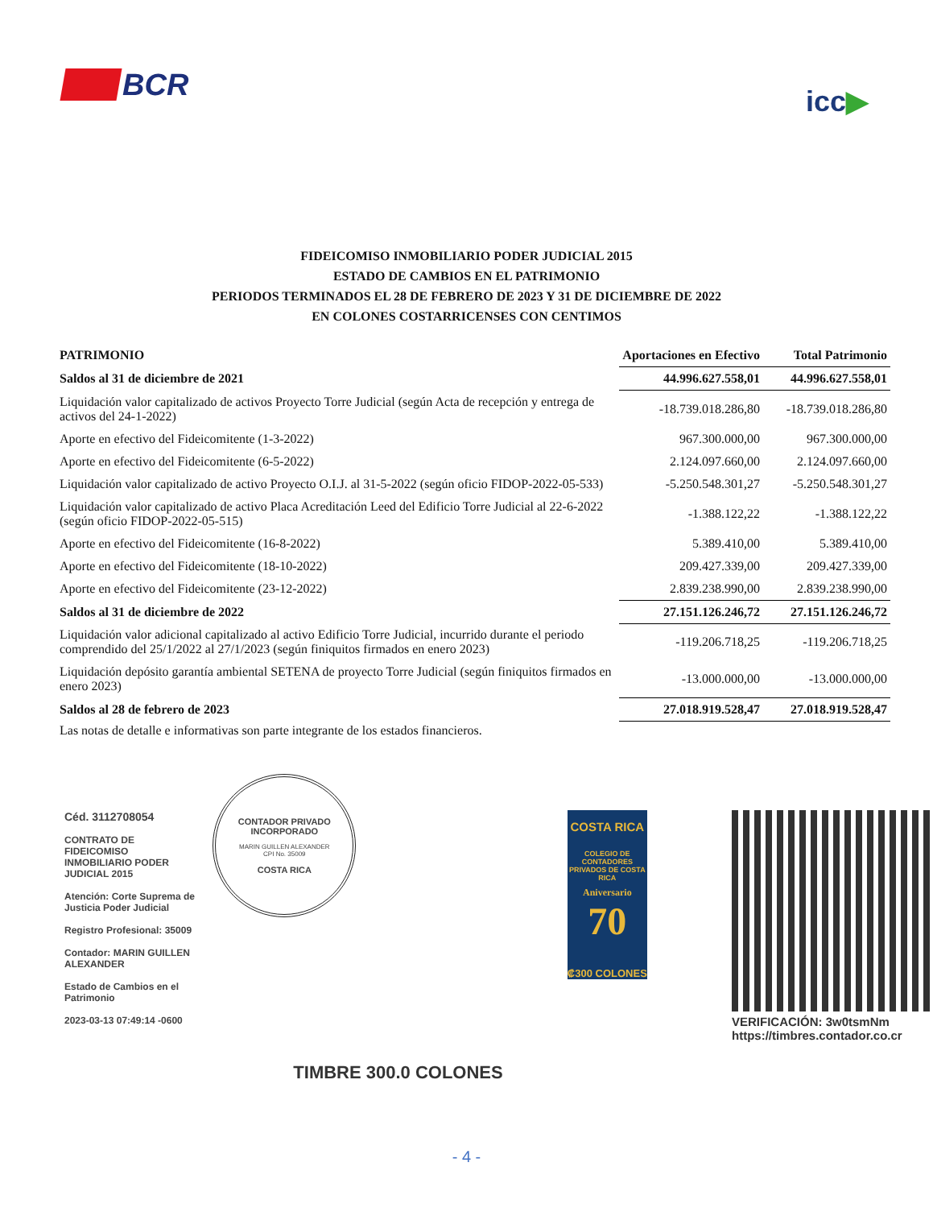BCR
icc▶
FIDEICOMISO INMOBILIARIO PODER JUDICIAL 2015
ESTADO DE CAMBIOS EN EL PATRIMONIO
PERIODOS TERMINADOS EL 28 DE FEBRERO DE 2023 Y 31 DE DICIEMBRE DE 2022
EN COLONES COSTARRICENSES CON CENTIMOS
| PATRIMONIO | Aportaciones en Efectivo | Total Patrimonio |
| --- | --- | --- |
| Saldos al 31 de diciembre de 2021 | 44.996.627.558,01 | 44.996.627.558,01 |
| Liquidación valor capitalizado de activos Proyecto Torre Judicial (según Acta de recepción y entrega de activos del 24-1-2022) | -18.739.018.286,80 | -18.739.018.286,80 |
| Aporte en efectivo del Fideicomitente (1-3-2022) | 967.300.000,00 | 967.300.000,00 |
| Aporte en efectivo del Fideicomitente (6-5-2022) | 2.124.097.660,00 | 2.124.097.660,00 |
| Liquidación valor capitalizado de activo Proyecto O.I.J. al 31-5-2022 (según oficio FIDOP-2022-05-533) | -5.250.548.301,27 | -5.250.548.301,27 |
| Liquidación valor capitalizado de activo Placa Acreditación Leed del Edificio Torre Judicial al 22-6-2022 (según oficio FIDOP-2022-05-515) | -1.388.122,22 | -1.388.122,22 |
| Aporte en efectivo del Fideicomitente (16-8-2022) | 5.389.410,00 | 5.389.410,00 |
| Aporte en efectivo del Fideicomitente (18-10-2022) | 209.427.339,00 | 209.427.339,00 |
| Aporte en efectivo del Fideicomitente (23-12-2022) | 2.839.238.990,00 | 2.839.238.990,00 |
| Saldos al 31 de diciembre de 2022 | 27.151.126.246,72 | 27.151.126.246,72 |
| Liquidación valor adicional capitalizado al activo Edificio Torre Judicial, incurrido durante el periodo comprendido del 25/1/2022 al 27/1/2023 (según finiquitos firmados en enero 2023) | -119.206.718,25 | -119.206.718,25 |
| Liquidación depósito garantía ambiental SETENA de proyecto Torre Judicial (según finiquitos firmados en enero 2023) | -13.000.000,00 | -13.000.000,00 |
| Saldos al 28 de febrero de 2023 | 27.018.919.528,47 | 27.018.919.528,47 |
| Las notas de detalle e informativas son parte integrante de los estados financieros. | | |
Céd. 3112708054
CONTRATO DE FIDEICOMISO INMOBILIARIO PODER JUDICIAL 2015
Atención: Corte Suprema de Justicia Poder Judicial
Registro Profesional: 35009
Contador: MARIN GUILLEN ALEXANDER
Estado de Cambios en el Patrimonio
2023-03-13 07:49:14 -0600
CONTADOR PRIVADO INCORPORADO
MARIN GUILLEN ALEXANDER
CPI No. 35009
COSTA RICA
TIMBRE 300.0 COLONES
COSTA RICA
COLEGIO DE CONTADORES PRIVADOS DE COSTA RICA
Aniversario
70
₡300 COLONES
VERIFICACIÓN: 3w0tsmNm
https://timbres.contador.co.cr
- 4 -